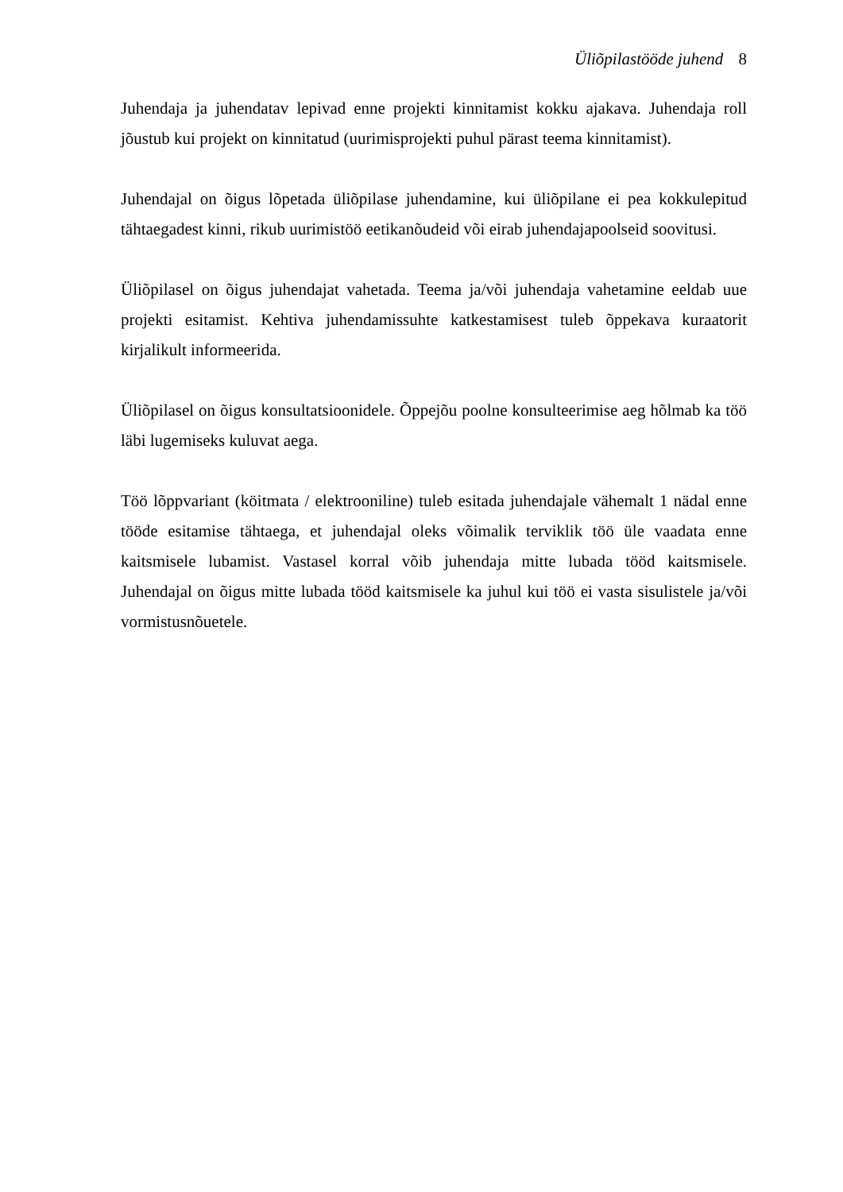Üliõpilastööde juhend 8
Juhendaja ja juhendatav lepivad enne projekti kinnitamist kokku ajakava. Juhendaja roll jõustub kui projekt on kinnitatud (uurimisprojekti puhul pärast teema kinnitamist).
Juhendajal on õigus lõpetada üliõpilase juhendamine, kui üliõpilane ei pea kokkulepitud tähtaegadest kinni, rikub uurimistöö eetikanõudeid või eirab juhendajapoolseid soovitusi.
Üliõpilasel on õigus juhendajat vahetada. Teema ja/või juhendaja vahetamine eeldab uue projekti esitamist. Kehtiva juhendamissuhte katkestamisest tuleb õppekava kuraatorit kirjalikult informeerida.
Üliõpilasel on õigus konsultatsioonidele. Õppejõu poolne konsulteerimise aeg hõlmab ka töö läbi lugemiseks kuluvat aega.
Töö lõppvariant (köitmata / elektrooniline) tuleb esitada juhendajale vähemalt 1 nädal enne tööde esitamise tähtaega, et juhendajal oleks võimalik terviklik töö üle vaadata enne kaitsmisele lubamist. Vastasel korral võib juhendaja mitte lubada tööd kaitsmisele. Juhendajal on õigus mitte lubada tööd kaitsmisele ka juhul kui töö ei vasta sisulistele ja/või vormistusnõuetele.